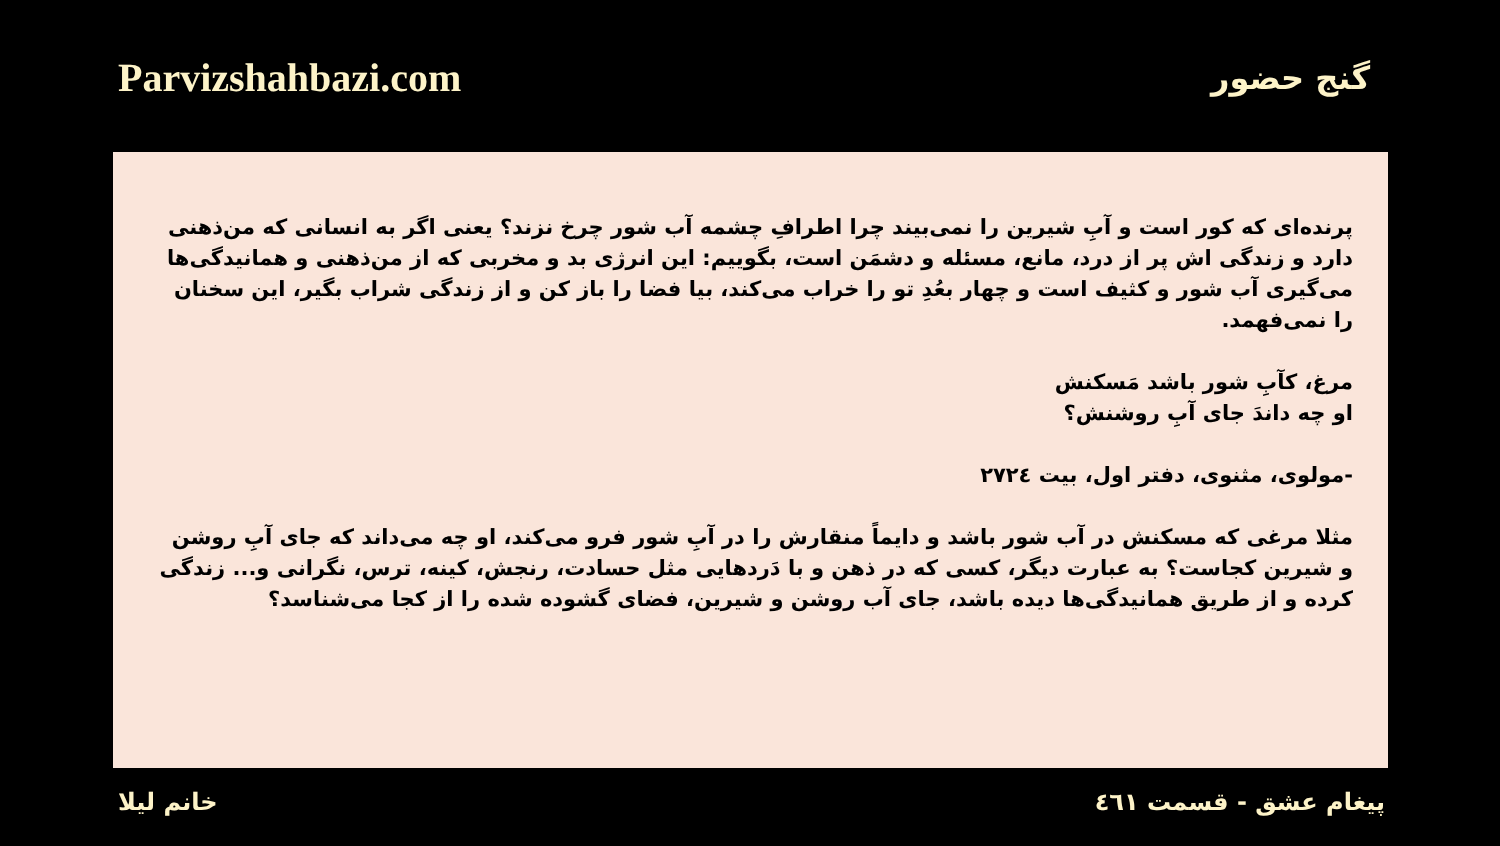Parvizshahbazi.com
گنج حضور
پرنده‌ای که کور است و آبِ شیرین را نمی‌بیند چرا اطرافِ چشمه آب شور چرخ نزند؟ یعنی اگر به انسانی که من‌ذهنی دارد و زندگی اش پر از درد، مانع، مسئله و دشمَن است، بگوییم: این انرژی بد و مخربی که از من‌ذهنی و همانیدگی‌ها می‌گیری آب شور و کثیف است و چهار بعُدِ تو را خراب می‌کند، بیا فضا را باز کن و از زندگی شراب بگیر، این سخنان را نمی‌فهمد.
مرغ، کآبِ شور باشد مَسکنش
او چه داندَ جای آبِ روشنش؟
-مولوی، مثنوی، دفتر اول، بیت ۲۷۲٤
مثلا مرغی که مسکنش در آب شور باشد و دایماً منقارش را در آبِ شور فرو می‌کند، او چه می‌داند که جای آبِ روشن و شیرین کجاست؟ به عبارت دیگر، کسی که در ذهن و با دَردهایی مثل حسادت، رنجش، کینه، ترس، نگرانی و... زندگی کرده و از طریق همانیدگی‌ها دیده باشد، جای آب روشن و شیرین، فضای گشوده شده را از کجا می‌شناسد؟
خانم لیلا پیغام عشق - قسمت ٤٦١